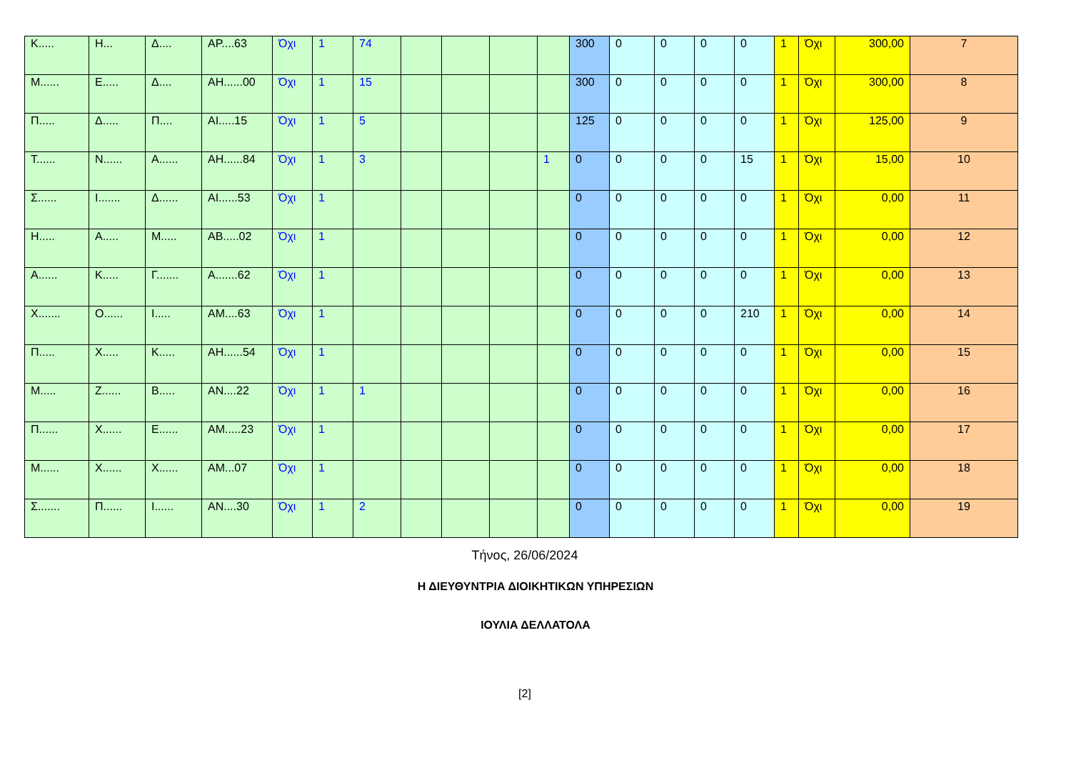| Κ..... | Η... | Δ.... | ΑΡ....63 | Όχι | 1 | 74 | | | | | 300 | 0 | 0 | 0 | 0 | 1 | Όχι | 300,00 | 7 |
| Μ...... | Ε..... | Δ.... | ΑΗ......00 | Όχι | 1 | 15 | | | | | 300 | 0 | 0 | 0 | 0 | 1 | Όχι | 300,00 | 8 |
| Π..... | Δ..... | Π.... | ΑΙ.....15 | Όχι | 1 | 5 | | | | | 125 | 0 | 0 | 0 | 0 | 1 | Όχι | 125,00 | 9 |
| Τ...... | Ν...... | Α...... | ΑΗ......84 | Όχι | 1 | 3 | | | | 1 | 0 | 0 | 0 | 0 | 15 | 1 | Όχι | 15,00 | 10 |
| Σ...... | Ι....... | Δ...... | ΑΙ......53 | Όχι | 1 | | | | | | 0 | 0 | 0 | 0 | 0 | 1 | Όχι | 0,00 | 11 |
| Η..... | Α..... | Μ..... | ΑΒ.....02 | Όχι | 1 | | | | | | 0 | 0 | 0 | 0 | 0 | 1 | Όχι | 0,00 | 12 |
| Α...... | Κ..... | Γ....... | Α.......62 | Όχι | 1 | | | | | | 0 | 0 | 0 | 0 | 0 | 1 | Όχι | 0,00 | 13 |
| Χ....... | Ο...... | Ι..... | ΑΜ....63 | Όχι | 1 | | | | | | 0 | 0 | 0 | 0 | 210 | 1 | Όχι | 0,00 | 14 |
| Π..... | Χ..... | Κ..... | ΑΗ......54 | Όχι | 1 | | | | | | 0 | 0 | 0 | 0 | 0 | 1 | Όχι | 0,00 | 15 |
| Μ..... | Ζ...... | Β..... | ΑΝ....22 | Όχι | 1 | 1 | | | | | 0 | 0 | 0 | 0 | 0 | 1 | Όχι | 0,00 | 16 |
| Π...... | Χ...... | Ε...... | ΑΜ.....23 | Όχι | 1 | | | | | | 0 | 0 | 0 | 0 | 0 | 1 | Όχι | 0,00 | 17 |
| Μ...... | Χ...... | Χ...... | ΑΜ...07 | Όχι | 1 | | | | | | 0 | 0 | 0 | 0 | 0 | 1 | Όχι | 0,00 | 18 |
| Σ....... | Π...... | Ι...... | ΑΝ....30 | Όχι | 1 | 2 | | | | | 0 | 0 | 0 | 0 | 0 | 1 | Όχι | 0,00 | 19 |
Τήνος, 26/06/2024
Η ΔΙΕΥΘΥΝΤΡΙΑ ΔΙΟΙΚΗΤΙΚΩΝ ΥΠΗΡΕΣΙΩΝ
ΙΟΥΛΙΑ ΔΕΛΛΑΤΟΛΑ
[2]